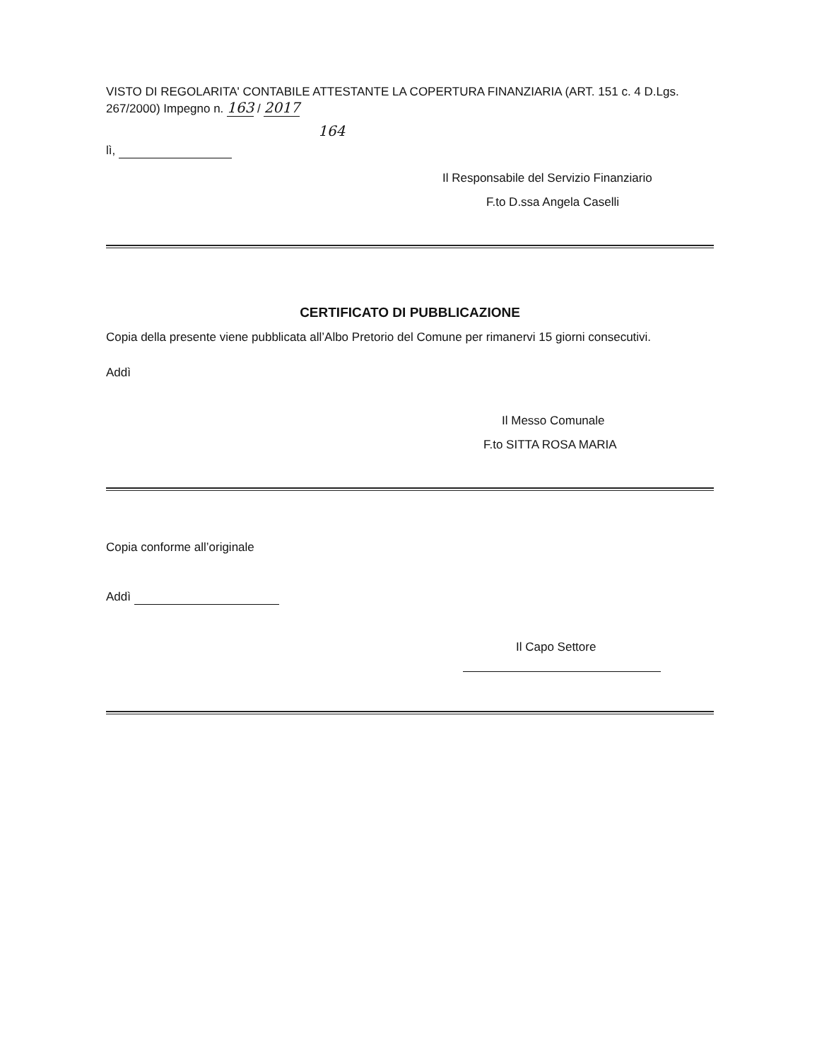VISTO DI REGOLARITA' CONTABILE ATTESTANTE LA COPERTURA FINANZIARIA (ART. 151 c. 4 D.Lgs. 267/2000) Impegno n. 163 / 2017
164
lì,
Il Responsabile del Servizio Finanziario
F.to D.ssa Angela Caselli
CERTIFICATO DI PUBBLICAZIONE
Copia della presente viene pubblicata all’Albo Pretorio del Comune per rimanervi 15 giorni consecutivi.
Addì
Il Messo Comunale
F.to SITTA ROSA MARIA
Copia conforme all’originale
Addì
Il Capo Settore